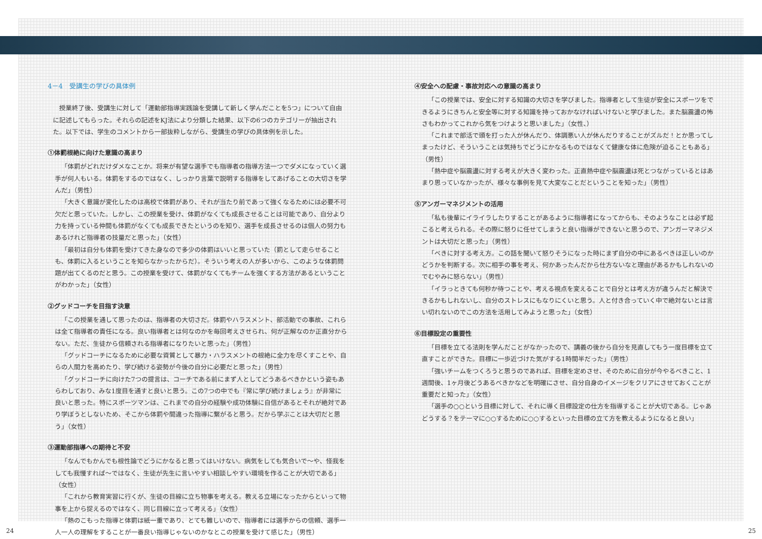4－4　受講生の学びの具体例
授業終了後、受講生に対して「運動部指導実践論を受講して新しく学んだことを5つ」について自由に記述してもらった。それらの記述をKJ法により分類した結果、以下の6つのカテゴリーが抽出された。以下では、学生のコメントから一部抜粋しながら、受講生の学びの具体例を示した。
①体罰根絶に向けた意識の高まり
「体罰がどれだけダメなことか。将来が有望な選手でも指導者の指導方法一つでダメになっていく選手が何人もいる。体罰をするのではなく、しっかり言葉で説明する指導をしてあげることの大切さを学んだ」（男性）
「大きく意識が変化したのは高校で体罰があり、それが当たり前であって強くなるためには必要不可欠だと思っていた。しかし、この授業を受け、体罰がなくても成長させることは可能であり、自分より力を持っている仲間も体罰がなくても成長できたというのを知り、選手を成長させるのは個人の努力もあるけれど指導者の技量だと思った」（女性）
「最初は自分も体罰を受けてきた身なので多少の体罰はいいと思っていた（罰として走らせることも、体罰に入るということを知らなかったからだ）。そういう考えの人が多いから、このような体罰問題が出てくるのだと思う。この授業を受けて、体罰がなくてもチームを強くする方法があるということがわかった」（女性）
②グッドコーチを目指す決意
「この授業を通して思ったのは、指導者の大切さだ。体罰やハラスメント、部活動での事故、これらは全て指導者の責任になる。良い指導者とは何なのかを毎回考えさせられ、何が正解なのか正直分からない。ただ、生徒から信頼される指導者になりたいと思った」（男性）
「グッドコーチになるために必要な資質として暴力・ハラスメントの根絶に全力を尽くすことや、自らの人間力を高めたり、学び続ける姿勢が今後の自分に必要だと思った」（男性）
「グッドコーチに向けた7つの提言は、コーチである前にまず人としてどうあるべきかという姿もあらわしており、みな1度目を通すと良いと思う。この7つの中でも『常に学び続けましょう』が非常に良いと思った。特にスポーツマンは、これまでの自分の経験や成功体験に自信があるとそれが絶対であり学ぼうとしないため、そこから体罰や間違った指導に繋がると思う。だから学ぶことは大切だと思う」（女性）
③運動部指導への期待と不安
「なんでもかんでも根性論でどうにかなると思ってはいけない。病気をしても気合いで～や、怪我をしても我慢すれば～ではなく、生徒が先生に言いやすい相談しやすい環境を作ることが大切である」（女性）
「これから教育実習に行くが、生徒の目線に立ち物事を考える。教える立場になったからといって物事を上から捉えるのではなく、同じ目線に立って考える」（女性）
「熱のこもった指導と体罰は紙一重であり、とても難しいので、指導者には選手からの信頼、選手一人一人の理解をすることが一番良い指導じゃないのかなとこの授業を受けて感じた」（男性）
④安全への配慮・事故対応への意識の高まり
「この授業では、安全に対する知識の大切さを学びました。指導者として生徒が安全にスポーツをできるようにきちんと安全等に対する知識を持っておかなければいけないと学びました。また脳震盪の怖さもわかってこれから気をつけようと思いました」（女性、）
「これまで部活で頭を打った人が休んだり、体調悪い人が休んだりすることがズルだ！とか思ってしまったけど、そういうことは気持ちでどうにかなるものではなくて健康な体に危険が迫ることもある」（男性）
「熱中症や脳震盪に対する考えが大きく変わった。正直熱中症や脳震盪は死とつながっているとはあまり思っていなかったが、様々な事例を見て大変なことだということを知った」（男性）
⑤アンガーマネジメントの活用
「私も後輩にイライラしたりすることがあるように指導者になってからも、そのようなことは必ず起こると考えられる。その際に怒りに任せてしまうと良い指導ができないと思うので、アンガーマネジメントは大切だと思った」（男性）
「べきに対する考え方。この話を聞いて怒りそうになった時にまず自分の中にあるべきは正しいのかどうかを判断する。次に相手の事を考え、何かあったんだから仕方ないなと理由があるかもしれないのでむやみに怒らない」（男性）
「イラっときても何秒か待つことや、考える視点を変えることで自分とは考え方が違うんだと解決できるかもしれないし、自分のストレスにもなりにくいと思う。人と付き合っていく中で絶対ないとは言い切れないのでこの方法を活用してみようと思った」（女性）
⑥目標設定の重要性
「目標を立てる法則を学んだことがなかったので、講義の後から自分を見直してもう一度目標を立て直すことができた。目標に一歩近づけた気がする1時間半だった」（男性）
「強いチームをつくろうと思うのであれば、目標を定めさせ、そのために自分が今やるべきこと、1週間後、1ヶ月後どうあるべきかなどを明確にさせ、自分自身のイメージをクリアにさせておくことが重要だと知った」（女性）
「選手の○○という目標に対して、それに導く目標設定の仕方を指導することが大切である。じゃあどうする？をテーマに○○するために○○するといった目標の立て方を教えるようになると良い」
24 25